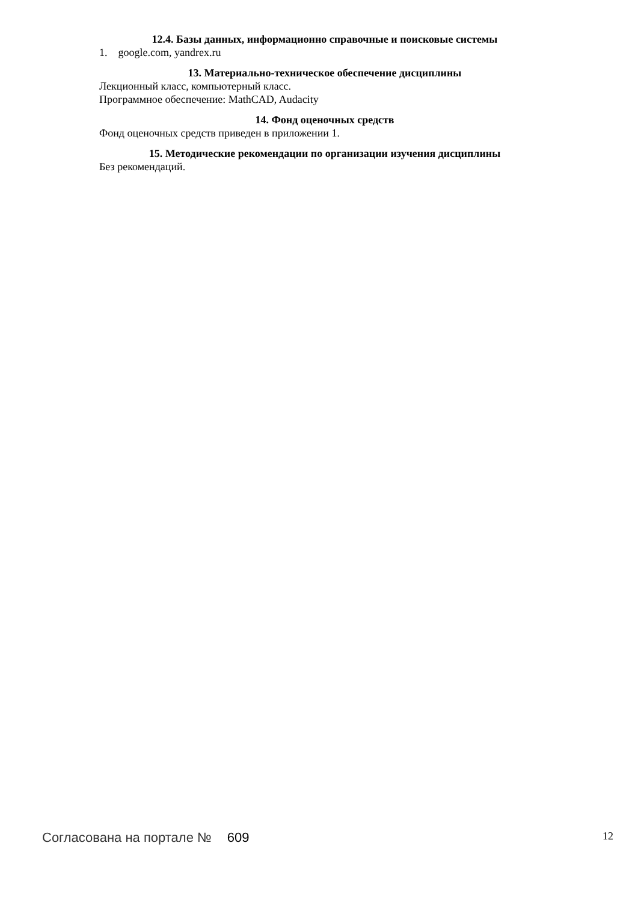12.4. Базы данных, информационно справочные и поисковые системы
1. google.com, yandrex.ru
13. Материально-техническое обеспечение дисциплины
Лекционный класс, компьютерный класс.
Программное обеспечение: MathCAD, Audacity
14. Фонд оценочных средств
Фонд оценочных средств приведен в приложении 1.
15. Методические рекомендации по организации изучения дисциплины
Без рекомендаций.
Согласована на портале № 609
12